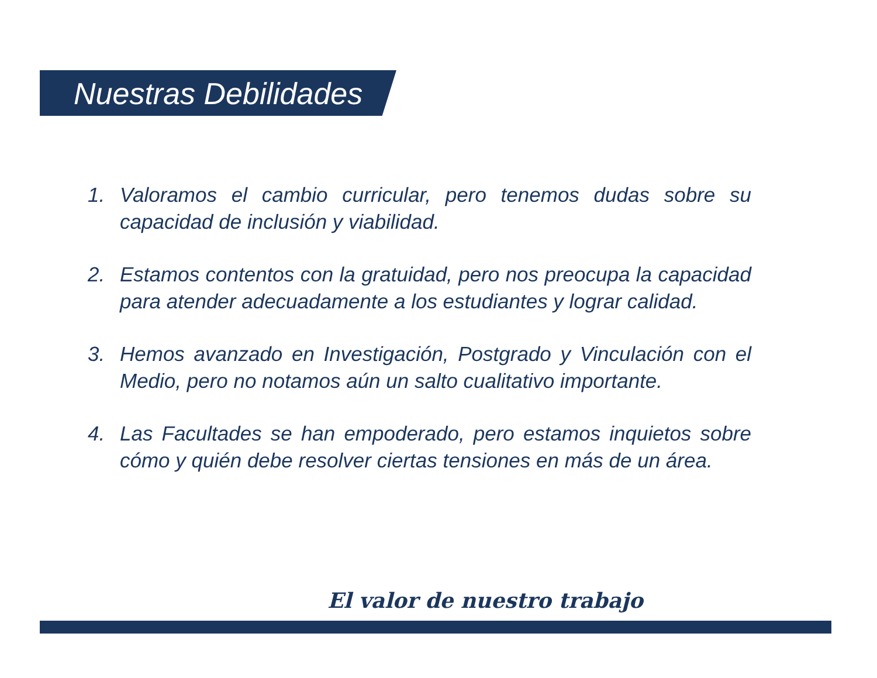Nuestras Debilidades
1. Valoramos el cambio curricular, pero tenemos dudas sobre su capacidad de inclusión y viabilidad.
2. Estamos contentos con la gratuidad, pero nos preocupa la capacidad para atender adecuadamente a los estudiantes y lograr calidad.
3. Hemos avanzado en Investigación, Postgrado y Vinculación con el Medio, pero no notamos aún un salto cualitativo importante.
4. Las Facultades se han empoderado, pero estamos inquietos sobre cómo y quién debe resolver ciertas tensiones en más de un área.
El valor de nuestro trabajo